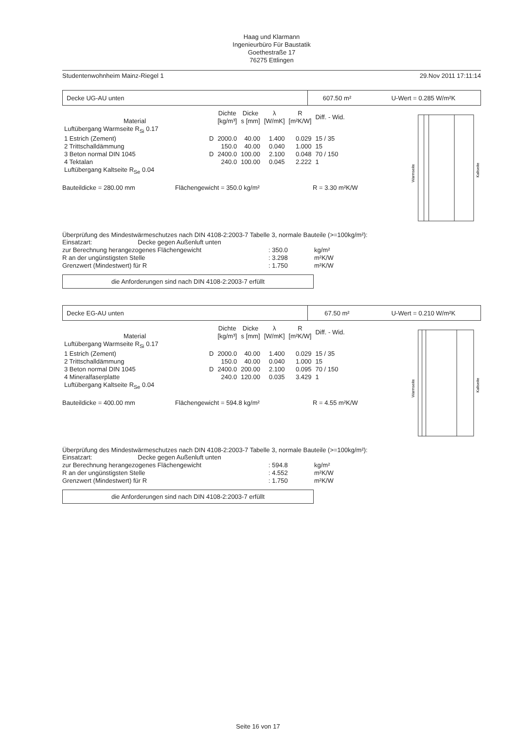Haag und Klarmann
Ingenieurbüro Für Baustatik
Goethestraße 17
76275 Ettlingen
Studentenwohnheim Mainz-Riegel 1 29.Nov 2011 17:11:14
Decke UG-AU unten
607.50 m² U-Wert = 0.285 W/m²K
| Material | | Dichte [kg/m³] | Dicke s [mm] | λ [W/mK] | R [m²K/W] | Diff. - Wid. |
| --- | --- | --- | --- | --- | --- | --- |
| Luftübergang Warmseite R<sub>Si</sub> 0.17 | | | | | | |
| 1 Estrich (Zement) | D | 2000.0 | 40.00 | 1.400 | 0.029 | 15 / 35 |
| 2 Trittschalldämmung | | 150.0 | 40.00 | 0.040 | 1.000 | 15 |
| 3 Beton normal DIN 1045 | D | 2400.0 | 100.00 | 2.100 | 0.048 | 70 / 150 |
| 4 Tektalan | | 240.0 | 100.00 | 0.045 | 2.222 | 1 |
| Luftübergang Kaltseite R<sub>Se</sub> 0.04 | | | | | | |
Bauteildicke = 280.00 mm Flächengewicht = 350.0 kg/m² R = 3.30 m²K/W
Warmseite
Kaltseite
Überprüfung des Mindestwärmeschutzes nach DIN 4108-2:2003-7 Tabelle 3, normale Bauteile (>=100kg/m²):
| Einsatzart: Decke gegen Außenluft unten | | |
| zur Berechnung herangezogenes Flächengewicht | : 350.0 | kg/m² |
| R an der ungünstigsten Stelle | : 3.298 | m²K/W |
| Grenzwert (Mindestwert) für R | : 1.750 | m²K/W |
die Anforderungen sind nach DIN 4108-2:2003-7 erfüllt
Decke EG-AU unten
67.50 m² U-Wert = 0.210 W/m²K
| Material | | Dichte [kg/m³] | Dicke s [mm] | λ [W/mK] | R [m²K/W] | Diff. - Wid. |
| --- | --- | --- | --- | --- | --- | --- |
| Luftübergang Warmseite R<sub>Si</sub> 0.17 | | | | | | |
| 1 Estrich (Zement) | D | 2000.0 | 40.00 | 1.400 | 0.029 | 15 / 35 |
| 2 Trittschalldämmung | | 150.0 | 40.00 | 0.040 | 1.000 | 15 |
| 3 Beton normal DIN 1045 | D | 2400.0 | 200.00 | 2.100 | 0.095 | 70 / 150 |
| 4 Mineralfaserplatte | | 240.0 | 120.00 | 0.035 | 3.429 | 1 |
| Luftübergang Kaltseite R<sub>Se</sub> 0.04 | | | | | | |
Bauteildicke = 400.00 mm Flächengewicht = 594.8 kg/m² R = 4.55 m²K/W
Warmseite
Kaltseite
Überprüfung des Mindestwärmeschutzes nach DIN 4108-2:2003-7 Tabelle 3, normale Bauteile (>=100kg/m²):
| Einsatzart: Decke gegen Außenluft unten | | |
| zur Berechnung herangezogenes Flächengewicht | : 594.8 | kg/m² |
| R an der ungünstigsten Stelle | : 4.552 | m²K/W |
| Grenzwert (Mindestwert) für R | : 1.750 | m²K/W |
die Anforderungen sind nach DIN 4108-2:2003-7 erfüllt
Seite 16 von 17